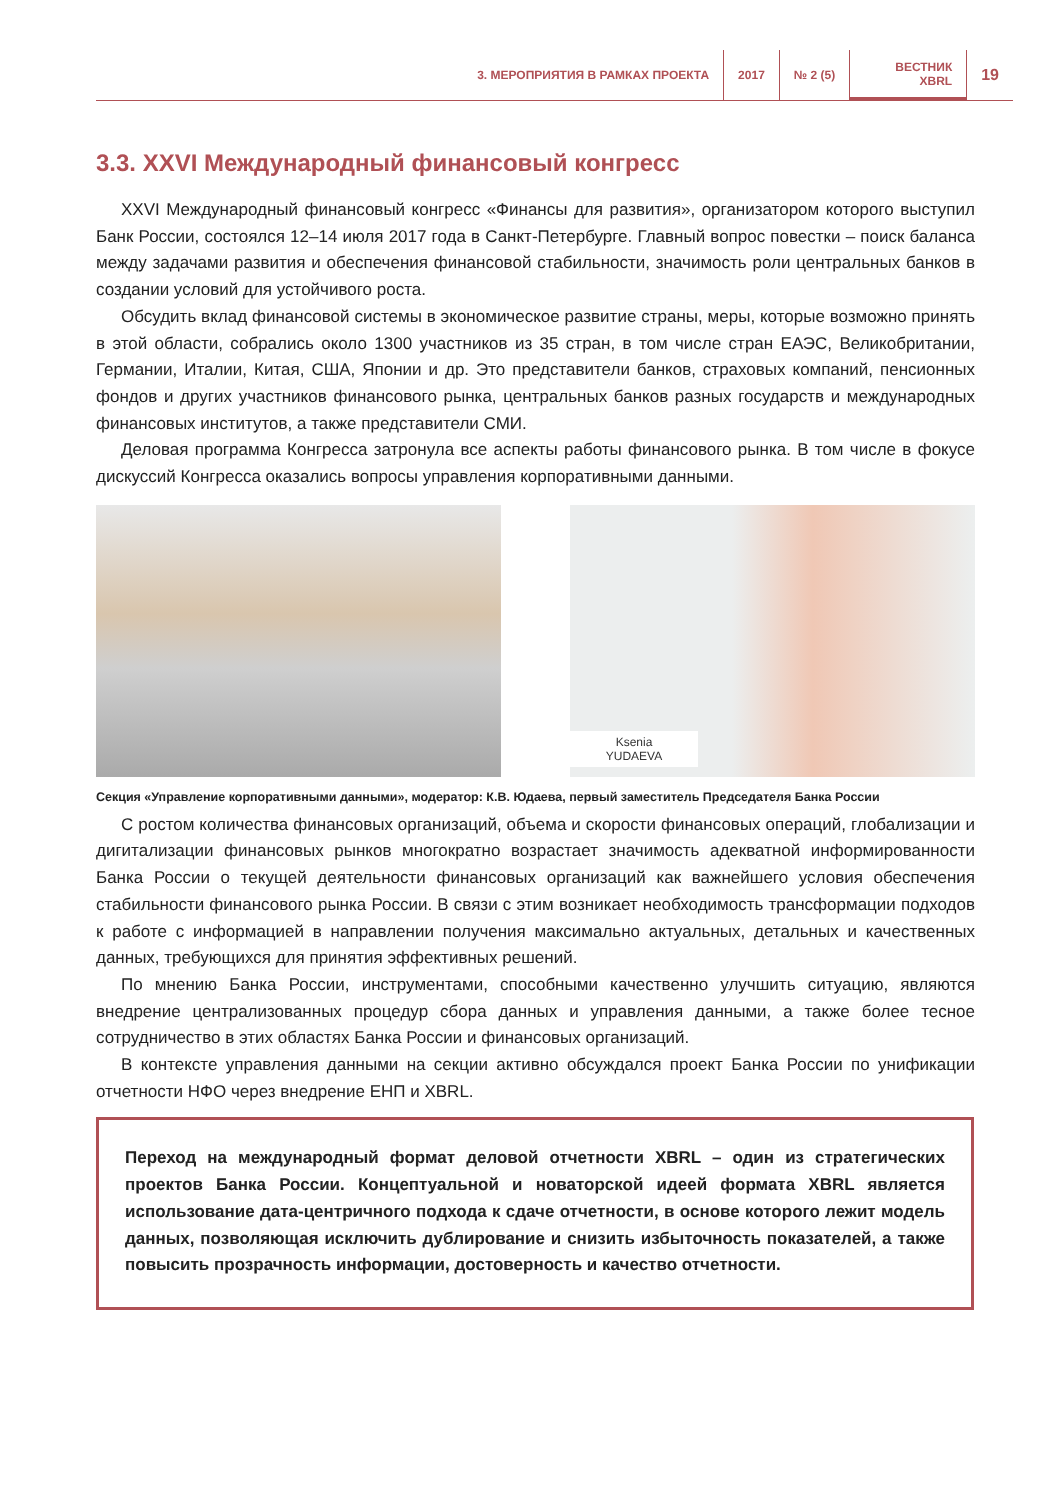3. МЕРОПРИЯТИЯ В РАМКАХ ПРОЕКТА
2017 № 2 (5)
ВЕСТНИК
XBRL
19
3.3. XXVI Международный финансовый конгресс
XXVI Международный финансовый конгресс «Финансы для развития», организатором которого выступил Банк России, состоялся 12–14 июля 2017 года в Санкт-Петербурге. Главный вопрос повестки – поиск баланса между задачами развития и обеспечения финансовой стабильности, значимость роли центральных банков в создании условий для устойчивого роста.
Обсудить вклад финансовой системы в экономическое развитие страны, меры, которые возможно принять в этой области, собрались около 1300 участников из 35 стран, в том числе стран ЕАЭС, Великобритании, Германии, Италии, Китая, США, Японии и др. Это представители банков, страховых компаний, пенсионных фондов и других участников финансового рынка, центральных банков разных государств и международных финансовых институтов, а также представители СМИ.
Деловая программа Конгресса затронула все аспекты работы финансового рынка. В том числе в фокусе дискуссий Конгресса оказались вопросы управления корпоративными данными.
Ksenia
YUDAEVA
Секция «Управление корпоративными данными», модератор: К.В. Юдаева, первый заместитель Председателя Банка России
С ростом количества финансовых организаций, объема и скорости финансовых операций, глобализации и дигитализации финансовых рынков многократно возрастает значимость адекватной информированности Банка России о текущей деятельности финансовых организаций как важнейшего условия обеспечения стабильности финансового рынка России. В связи с этим возникает необходимость трансформации подходов к работе с информацией в направлении получения максимально актуальных, детальных и качественных данных, требующихся для принятия эффективных решений.
По мнению Банка России, инструментами, способными качественно улучшить ситуацию, являются внедрение централизованных процедур сбора данных и управления данными, а также более тесное сотрудничество в этих областях Банка России и финансовых организаций.
В контексте управления данными на секции активно обсуждался проект Банка России по унификации отчетности НФО через внедрение ЕНП и XBRL.
Переход на международный формат деловой отчетности XBRL – один из стратегических проектов Банка России. Концептуальной и новаторской идеей формата XBRL является использование дата-центричного подхода к сдаче отчетности, в основе которого лежит модель данных, позволяющая исключить дублирование и снизить избыточность показателей, а также повысить прозрачность информации, достоверность и качество отчетности.